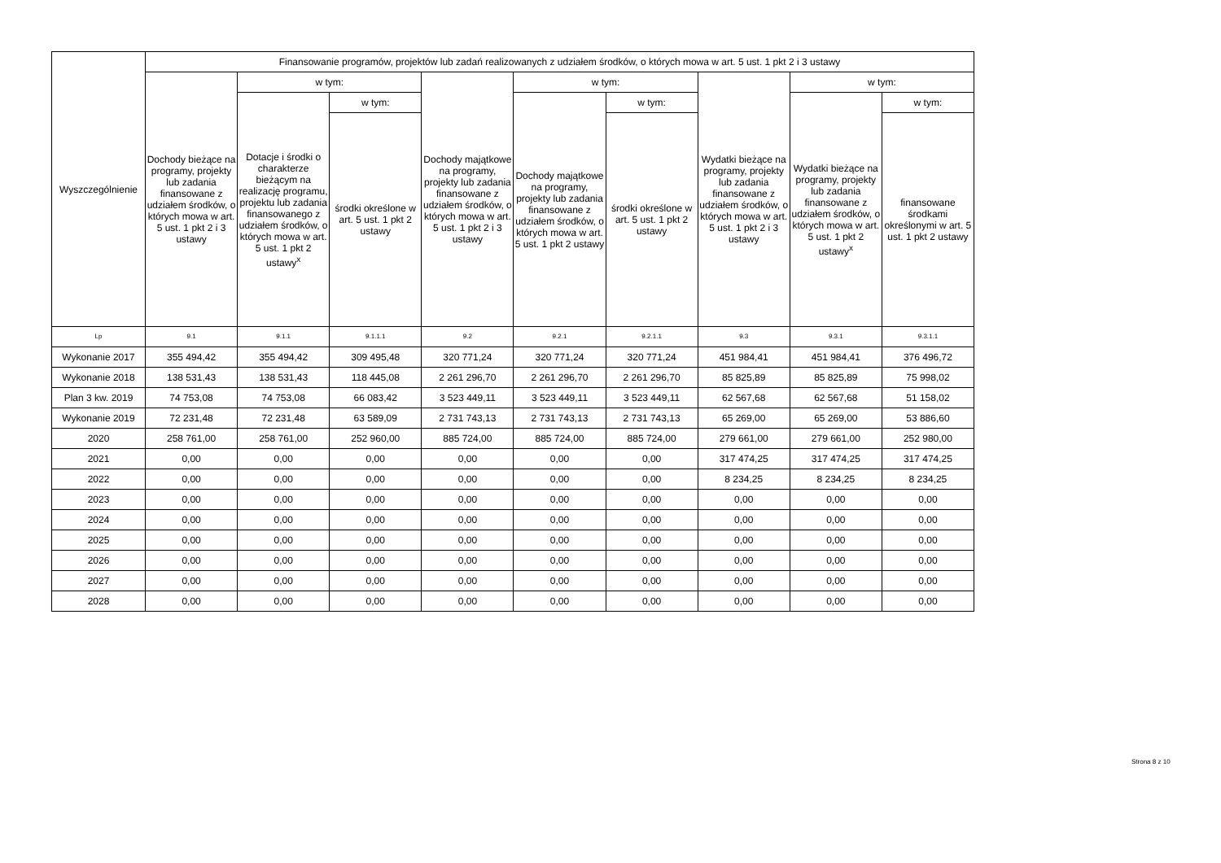| Wyszczególnienie | Finansowanie programów, projektów lub zadań realizowanych z udziałem środków, o których mowa w art. 5 ust. 1 pkt 2 i 3 ustawy | | | | | | | | |
| --- | --- | --- | --- | --- | --- | --- | --- | --- | --- |
| | Dochody bieżące na programy, projekty lub zadania finansowane z udziałem środków, o których mowa w art. 5 ust. 1 pkt 2 i 3 ustawy | w tym: | | Dochody majątkowe na programy, projekty lub zadania finansowane z udziałem środków, o których mowa w art. 5 ust. 1 pkt 2 i 3 ustawy | w tym: | | Wydatki bieżące na programy, projekty lub zadania finansowane z udziałem środków, o których mowa w art. 5 ust. 1 pkt 2 i 3 ustawy | w tym: | |
| | | Dotacje i środki o charakterze bieżącym na realizację programu, projektu lub zadania finansowanego z udziałem środków, o których mowa w art. 5 ust. 1 pkt 2 ustawy<sup>x</sup> | w tym: | | Dochody majątkowe na programy, projekty lub zadania finansowane z udziałem środków, o których mowa w art. 5 ust. 1 pkt 2 ustawy | w tym: | | Wydatki bieżące na programy, projekty lub zadania finansowane z udziałem środków, o których mowa w art. 5 ust. 1 pkt 2 ustawy<sup>x</sup> | w tym: |
| | | | środki określone w art. 5 ust. 1 pkt 2 ustawy | | | środki określone w art. 5 ust. 1 pkt 2 ustawy | | | finansowane środkami określonymi w art. 5 ust. 1 pkt 2 ustawy |
| Lp | 9.1 | 9.1.1 | 9.1.1.1 | 9.2 | 9.2.1 | 9.2.1.1 | 9.3 | 9.3.1 | 9.3.1.1 |
| Wykonanie 2017 | 355 494,42 | 355 494,42 | 309 495,48 | 320 771,24 | 320 771,24 | 320 771,24 | 451 984,41 | 451 984,41 | 376 496,72 |
| Wykonanie 2018 | 138 531,43 | 138 531,43 | 118 445,08 | 2 261 296,70 | 2 261 296,70 | 2 261 296,70 | 85 825,89 | 85 825,89 | 75 998,02 |
| Plan 3 kw. 2019 | 74 753,08 | 74 753,08 | 66 083,42 | 3 523 449,11 | 3 523 449,11 | 3 523 449,11 | 62 567,68 | 62 567,68 | 51 158,02 |
| Wykonanie 2019 | 72 231,48 | 72 231,48 | 63 589,09 | 2 731 743,13 | 2 731 743,13 | 2 731 743,13 | 65 269,00 | 65 269,00 | 53 886,60 |
| 2020 | 258 761,00 | 258 761,00 | 252 960,00 | 885 724,00 | 885 724,00 | 885 724,00 | 279 661,00 | 279 661,00 | 252 980,00 |
| 2021 | 0,00 | 0,00 | 0,00 | 0,00 | 0,00 | 0,00 | 317 474,25 | 317 474,25 | 317 474,25 |
| 2022 | 0,00 | 0,00 | 0,00 | 0,00 | 0,00 | 0,00 | 8 234,25 | 8 234,25 | 8 234,25 |
| 2023 | 0,00 | 0,00 | 0,00 | 0,00 | 0,00 | 0,00 | 0,00 | 0,00 | 0,00 |
| 2024 | 0,00 | 0,00 | 0,00 | 0,00 | 0,00 | 0,00 | 0,00 | 0,00 | 0,00 |
| 2025 | 0,00 | 0,00 | 0,00 | 0,00 | 0,00 | 0,00 | 0,00 | 0,00 | 0,00 |
| 2026 | 0,00 | 0,00 | 0,00 | 0,00 | 0,00 | 0,00 | 0,00 | 0,00 | 0,00 |
| 2027 | 0,00 | 0,00 | 0,00 | 0,00 | 0,00 | 0,00 | 0,00 | 0,00 | 0,00 |
| 2028 | 0,00 | 0,00 | 0,00 | 0,00 | 0,00 | 0,00 | 0,00 | 0,00 | 0,00 |
Strona 8 z 10